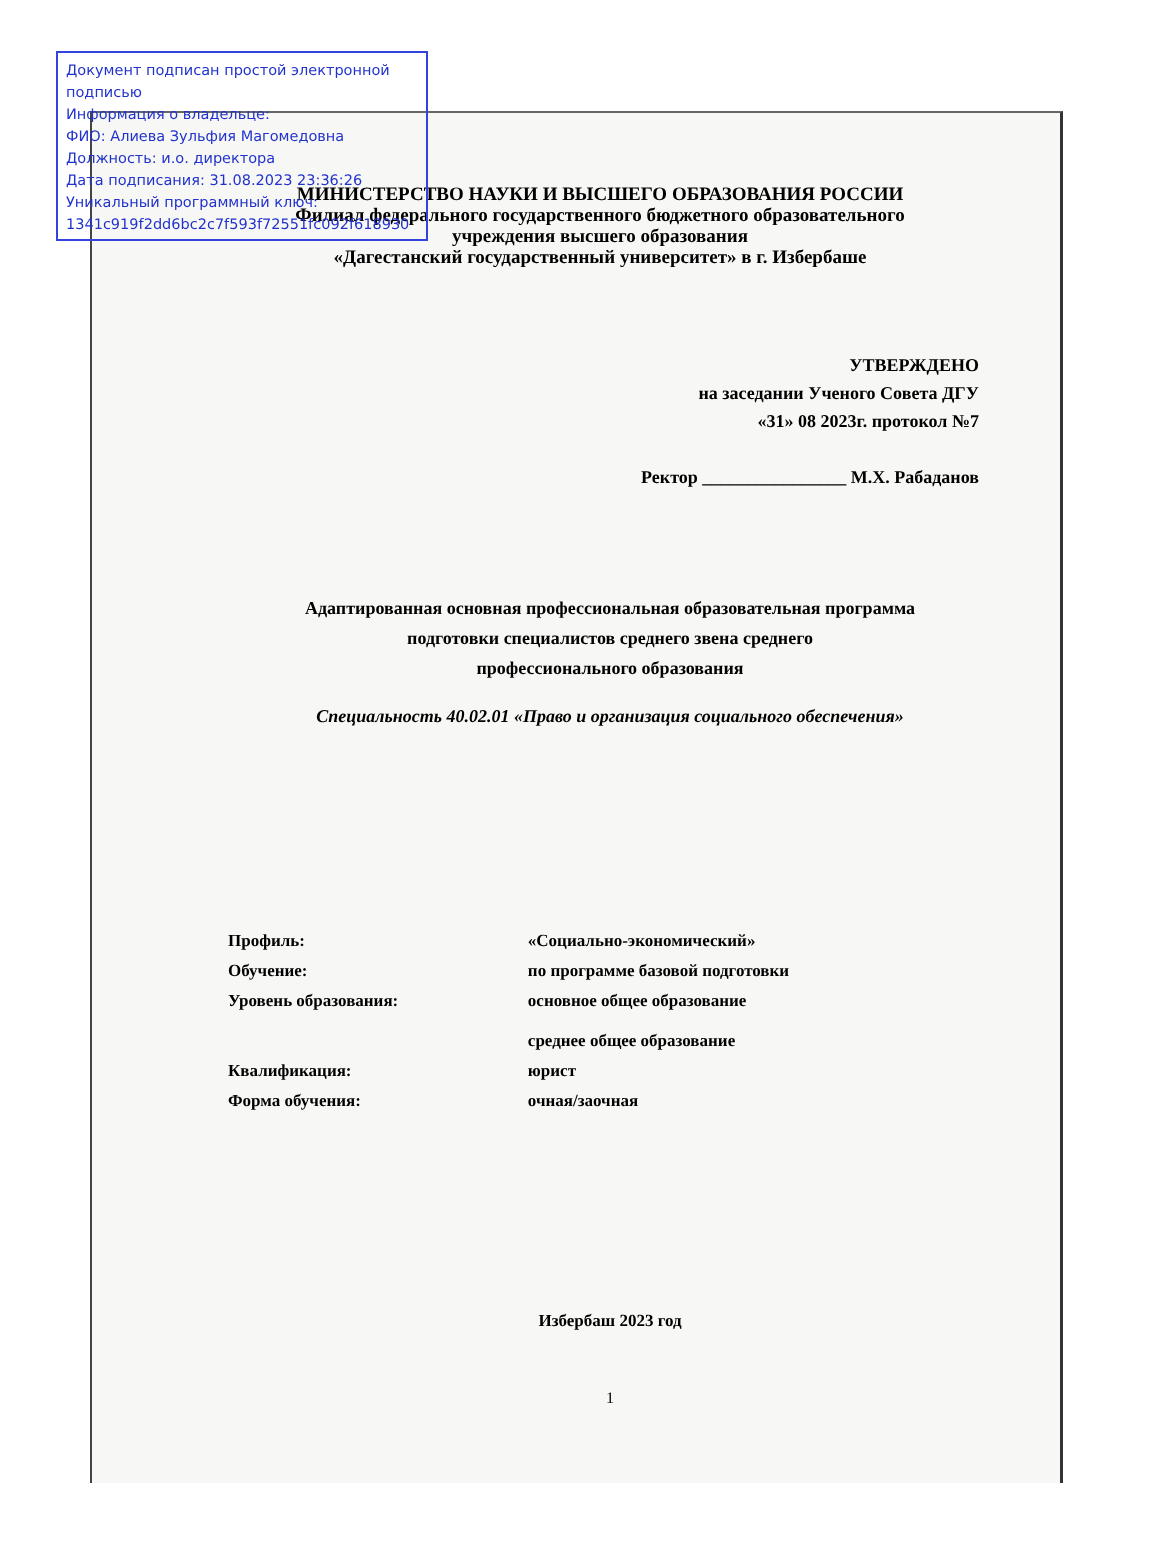Документ подписан простой электронной подписью
Информация о владельце:
ФИО: Алиева Зульфия Магомедовна
Должность: и.о. директора
Дата подписания: 31.08.2023 23:36:26
Уникальный программный ключ:
1341c919f2dd6bc2c7f593f72551fc092f618930
МИНИСТЕРСТВО НАУКИ И ВЫСШЕГО ОБРАЗОВАНИЯ РОССИИ
Филиал федерального государственного бюджетного образовательного
учреждения высшего образования
«Дагестанский государственный университет» в г. Избербаше
УТВЕРЖДЕНО
на заседании Ученого Совета ДГУ
«31» 08 2023г. протокол №7
Ректор ________________ М.Х. Рабаданов
Адаптированная основная профессиональная образовательная программа
подготовки специалистов среднего звена среднего
профессионального образования
Специальность 40.02.01 «Право и организация социального обеспечения»
| Профиль: | «Социально-экономический» |
| Обучение: | по программе базовой подготовки |
| Уровень образования: | основное общее образование среднее общее образование |
| Квалификация: | юрист |
| Форма обучения: | очная/заочная |
Избербаш 2023 год
1